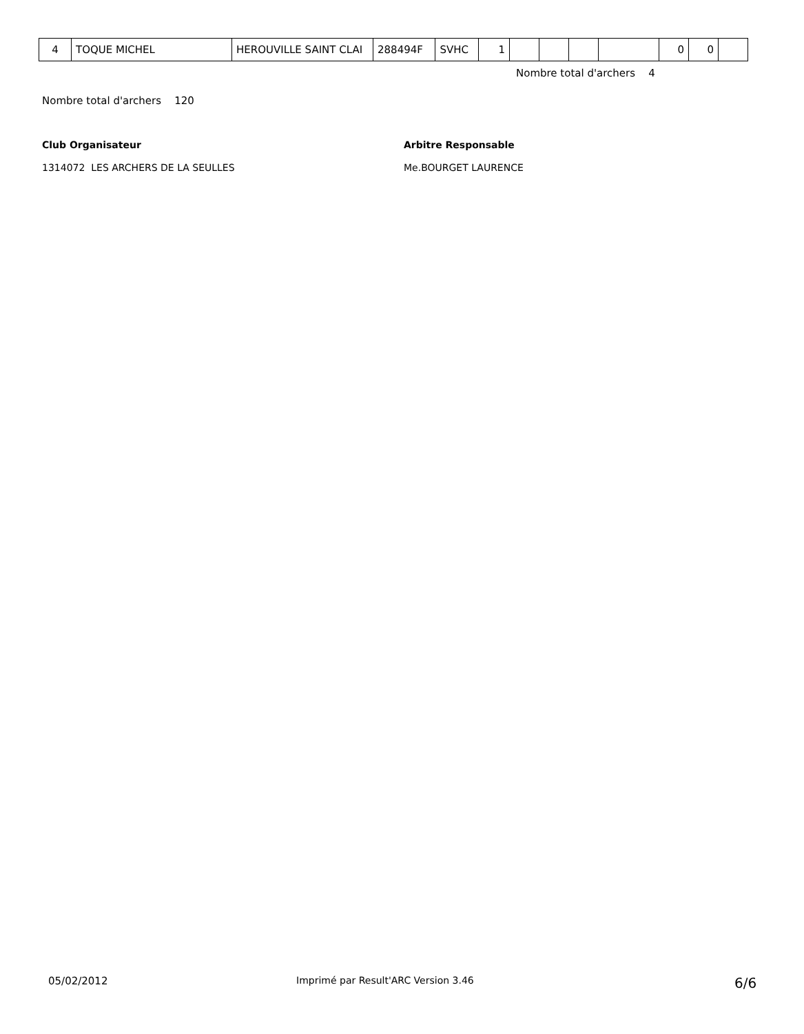| 4 | TOQUE MICHEL | HEROUVILLE SAINT CLAI | 288494F | SVHC | 1 | | | | | 0 | 0 | |
Nombre total d'archers 4
Nombre total d'archers 120
Club Organisateur
1314072 LES ARCHERS DE LA SEULLES
Arbitre Responsable
Me.BOURGET LAURENCE
05/02/2012
Imprimé par Result'ARC Version 3.46
6/6